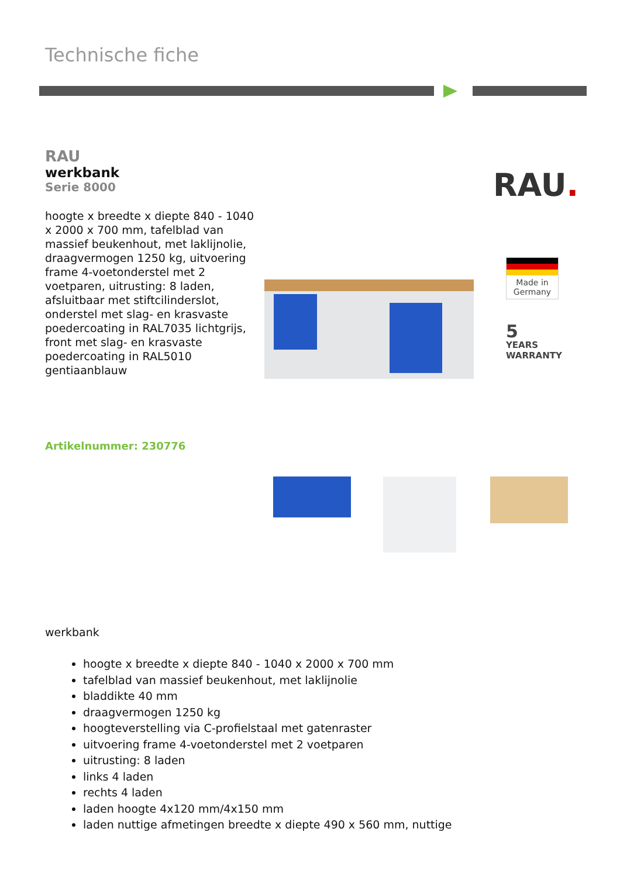Technische fiche
RAU
werkbank
Serie 8000
hoogte x breedte x diepte 840 - 1040 x 2000 x 700 mm, tafelblad van massief beukenhout, met laklijnolie, draagvermogen 1250 kg, uitvoering frame 4-voetonderstel met 2 voetparen, uitrusting: 8 laden, afsluitbaar met stiftcilinderslot, onderstel met slag- en krasvaste poedercoating in RAL7035 lichtgrijs, front met slag- en krasvaste poedercoating in RAL5010 gentiaanblauw
RAU.
Made in Germany
5
YEARS
WARRANTY
Artikelnummer: 230776
werkbank
hoogte x breedte x diepte 840 - 1040 x 2000 x 700 mm
tafelblad van massief beukenhout, met laklijnolie
bladdikte 40 mm
draagvermogen 1250 kg
hoogteverstelling via C-profielstaal met gatenraster
uitvoering frame 4-voetonderstel met 2 voetparen
uitrusting: 8 laden
links 4 laden
rechts 4 laden
laden hoogte 4x120 mm/4x150 mm
laden nuttige afmetingen breedte x diepte 490 x 560 mm, nuttige